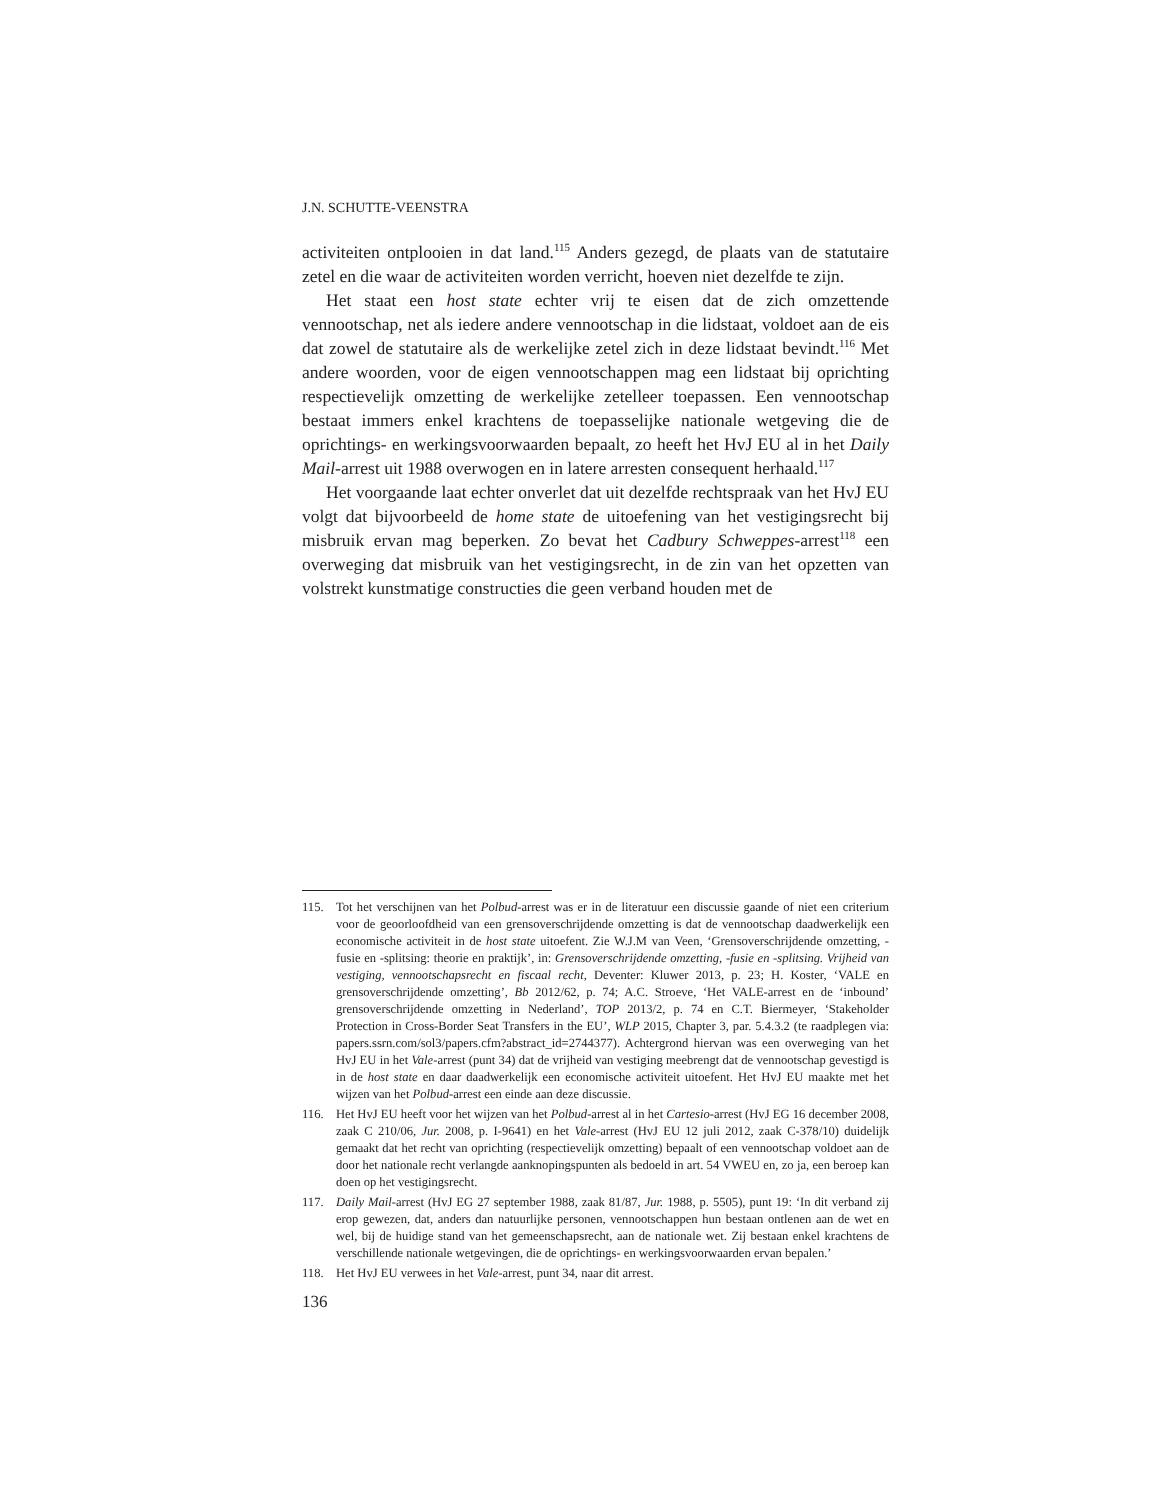J.N. SCHUTTE-VEENSTRA
activiteiten ontplooien in dat land.<sup>115</sup> Anders gezegd, de plaats van de statutaire zetel en die waar de activiteiten worden verricht, hoeven niet dezelfde te zijn.
Het staat een host state echter vrij te eisen dat de zich omzettende vennootschap, net als iedere andere vennootschap in die lidstaat, voldoet aan de eis dat zowel de statutaire als de werkelijke zetel zich in deze lidstaat bevindt.<sup>116</sup> Met andere woorden, voor de eigen vennootschappen mag een lidstaat bij oprichting respectievelijk omzetting de werkelijke zetelleer toepassen. Een vennootschap bestaat immers enkel krachtens de toepasselijke nationale wetgeving die de oprichtings- en werkingsvoorwaarden bepaalt, zo heeft het HvJ EU al in het Daily Mail-arrest uit 1988 overwogen en in latere arresten consequent herhaald.<sup>117</sup>
Het voorgaande laat echter onverlet dat uit dezelfde rechtspraak van het HvJ EU volgt dat bijvoorbeeld de home state de uitoefening van het vestigingsrecht bij misbruik ervan mag beperken. Zo bevat het Cadbury Schweppes-arrest<sup>118</sup> een overweging dat misbruik van het vestigingsrecht, in de zin van het opzetten van volstrekt kunstmatige constructies die geen verband houden met de
115. Tot het verschijnen van het Polbud-arrest was er in de literatuur een discussie gaande of niet een criterium voor de geoorloofdheid van een grensoverschrijdende omzetting is dat de vennootschap daadwerkelijk een economische activiteit in de host state uitoefent. Zie W.J.M van Veen, ‘Grensoverschrijdende omzetting, -fusie en -splitsing: theorie en praktijk’, in: Grensoverschrijdende omzetting, -fusie en -splitsing. Vrijheid van vestiging, vennootschapsrecht en fiscaal recht, Deventer: Kluwer 2013, p. 23; H. Koster, ‘VALE en grensoverschrijdende omzetting’, Bb 2012/62, p. 74; A.C. Stroeve, ‘Het VALE-arrest en de ‘inbound’ grensoverschrijdende omzetting in Nederland’, TOP 2013/2, p. 74 en C.T. Biermeyer, ‘Stakeholder Protection in Cross-Border Seat Transfers in the EU’, WLP 2015, Chapter 3, par. 5.4.3.2 (te raadplegen via: papers.ssrn.com/sol3/papers.cfm?abstract_id=2744377). Achtergrond hiervan was een overweging van het HvJ EU in het Vale-arrest (punt 34) dat de vrijheid van vestiging meebrengt dat de vennootschap gevestigd is in de host state en daar daadwerkelijk een economische activiteit uitoefent. Het HvJ EU maakte met het wijzen van het Polbud-arrest een einde aan deze discussie.
116. Het HvJ EU heeft voor het wijzen van het Polbud-arrest al in het Cartesio-arrest (HvJ EG 16 december 2008, zaak C 210/06, Jur. 2008, p. I-9641) en het Vale-arrest (HvJ EU 12 juli 2012, zaak C-378/10) duidelijk gemaakt dat het recht van oprichting (respectievelijk omzetting) bepaalt of een vennootschap voldoet aan de door het nationale recht verlangde aanknopingspunten als bedoeld in art. 54 VWEU en, zo ja, een beroep kan doen op het vestigingsrecht.
117. Daily Mail-arrest (HvJ EG 27 september 1988, zaak 81/87, Jur. 1988, p. 5505), punt 19: ‘In dit verband zij erop gewezen, dat, anders dan natuurlijke personen, vennootschappen hun bestaan ontlenen aan de wet en wel, bij de huidige stand van het gemeenschapsrecht, aan de nationale wet. Zij bestaan enkel krachtens de verschillende nationale wetgevingen, die de oprichtings- en werkingsvoorwaarden ervan bepalen.’
118. Het HvJ EU verwees in het Vale-arrest, punt 34, naar dit arrest.
136